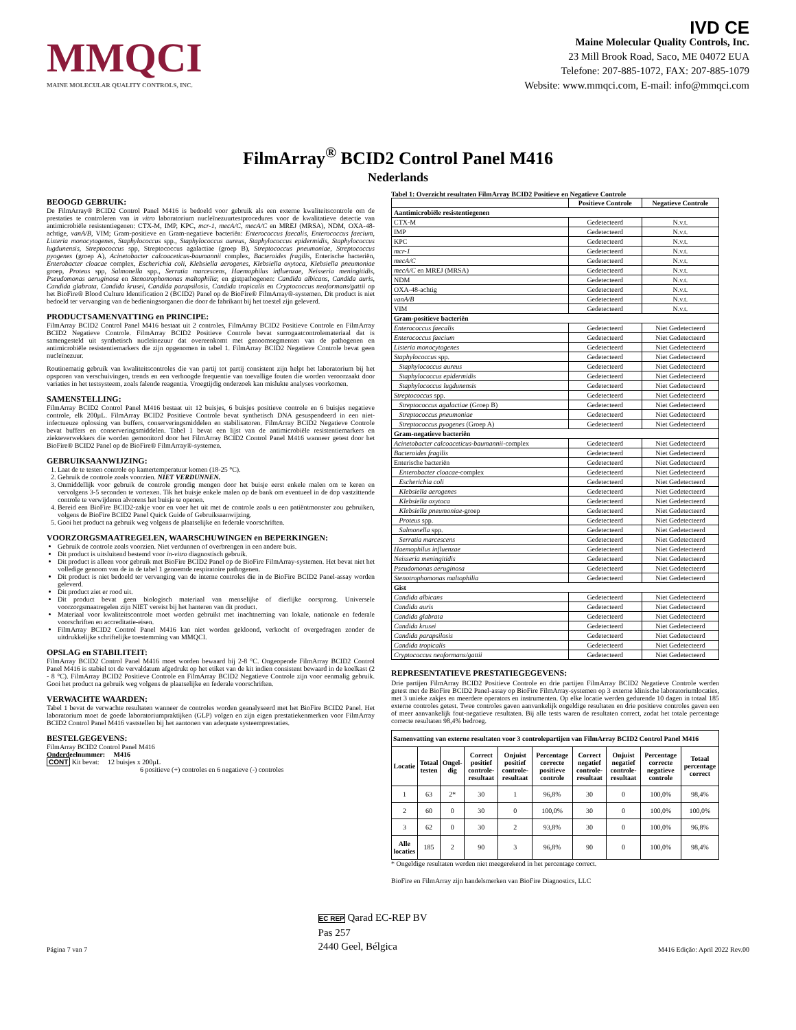MMQCI
MAINE MOLECULAR QUALITY CONTROLS, INC.
IVD CE
Maine Molecular Quality Controls, Inc.
23 Mill Brook Road, Saco, ME 04072 EUA
Telefone: 207-885-1072, FAX: 207-885-1079
Website: www.mmqci.com, E-mail: info@mmqci.com
FilmArray<sup>®</sup> BCID2 Control Panel M416
Nederlands
BEOOGD GEBRUIK:
De FilmArray® BCID2 Control Panel M416 is bedoeld voor gebruik als een externe kwaliteitscontrole om de prestaties te controleren van in vitro laboratorium nucleïnezuurtestprocedures voor de kwalitatieve detectie van antimicrobiële resistentiegenen: CTX-M, IMP, KPC, mcr-1, mecA/C, mecA/C en MREJ (MRSA), NDM, OXA-48-achtige, vanA/B, VIM; Gram-positieve en Gram-negatieve bacteriën: Enterococcus faecalis, Enterococcus faecium, Listeria monocytogenes, Staphylococcus spp., Staphylococcus aureus, Staphylococcus epidermidis, Staphylococcus lugdunensis, Streptococcus spp, Streptococcus agalactiae (groep B), Streptococcus pneumoniae, Streptococcus pyogenes (groep A), Acinetobacter calcoaceticus-baumannii complex, Bacteroides fragilis, Enterische bacteriën, Enterobacter cloacae complex, Escherichia coli, Klebsiella aerogenes, Klebsiella oxytoca, Klebsiella pneumoniae groep, Proteus spp, Salmonella spp., Serratia marcescens, Haemophilus influenzae, Neisseria meningitidis, Pseudomonas aeruginosa en Stenotrophomonas maltophilia; en gistpathogenen: Candida albicans, Candida auris, Candida glabrata, Candida krusei, Candida parapsilosis, Candida tropicalis en Cryptococcus neoformans/gattii op het BioFire® Blood Culture Identification 2 (BCID2) Panel op de BioFire® FilmArray®-systemen. Dit product is niet bedoeld ter vervanging van de bedieningsorganen die door de fabrikant bij het toestel zijn geleverd.
PRODUCTSAMENVATTING en PRINCIPE:
FilmArray BCID2 Control Panel M416 bestaat uit 2 controles, FilmArray BCID2 Positieve Controle en FilmArray BCID2 Negatieve Controle. FilmArray BCID2 Positieve Controle bevat surrogaatcontrolemateriaal dat is samengesteld uit synthetisch nucleïnezuur dat overeenkomt met genoomsegmenten van de pathogenen en antimicrobiële resistentiemarkers die zijn opgenomen in tabel 1. FilmArray BCID2 Negatieve Controle bevat geen nucleïnezuur.
Routinematig gebruik van kwaliteitscontroles die van partij tot partij consistent zijn helpt het laboratorium bij het opsporen van verschuivingen, trends en een verhoogde frequentie van toevallige fouten die worden veroorzaakt door variaties in het testsysteem, zoals falende reagentia. Vroegtijdig onderzoek kan mislukte analyses voorkomen.
SAMENSTELLING:
FilmArray BCID2 Control Panel M416 bestaat uit 12 buisjes, 6 buisjes positieve controle en 6 buisjes negatieve controle, elk 200µL. FilmArray BCID2 Positieve Controle bevat synthetisch DNA gesuspendeerd in een niet-infectueuze oplossing van buffers, conserveringsmiddelen en stabilisatoren. FilmArray BCID2 Negatieve Controle bevat buffers en conserveringsmiddelen. Tabel 1 bevat een lijst van de antimicrobiële resistentiemarkers en ziekteverwekkers die worden gemonitord door het FilmArray BCID2 Control Panel M416 wanneer getest door het BioFire® BCID2 Panel op de BioFire® FilmArray®-systemen.
GEBRUIKSAANWIJZING:
1. Laat de te testen controle op kamertemperatuur komen (18-25 °C).
2. Gebruik de controle zoals voorzien. NIET VERDUNNEN.
3. Onmiddellijk voor gebruik de controle grondig mengen door het buisje eerst enkele malen om te keren en vervolgens 3-5 seconden te vortexen. Tik het buisje enkele malen op de bank om eventueel in de dop vastzittende controle te verwijderen alvorens het buisje te openen.
4. Bereid een BioFire BCID2-zakje voor en voer het uit met de controle zoals u een patiëntmonster zou gebruiken, volgens de BioFire BCID2 Panel Quick Guide of Gebruiksaanwijzing.
5. Gooi het product na gebruik weg volgens de plaatselijke en federale voorschriften.
VOORZORGSMAATREGELEN, WAARSCHUWINGEN en BEPERKINGEN:
Gebruik de controle zoals voorzien. Niet verdunnen of overbrengen in een andere buis.
Dit product is uitsluitend bestemd voor in-vitro diagnostisch gebruik.
Dit product is alleen voor gebruik met BioFire BCID2 Panel op de BioFire FilmArray-systemen. Het bevat niet het volledige genoom van de in de tabel 1 genoemde respiratoire pathogenen.
Dit product is niet bedoeld ter vervanging van de interne controles die in de BioFire BCID2 Panel-assay worden geleverd.
Dit product ziet er rood uit.
Dit product bevat geen biologisch materiaal van menselijke of dierlijke oorsprong. Universele voorzorgsmaatregelen zijn NIET vereist bij het hanteren van dit product.
Materiaal voor kwaliteitscontrole moet worden gebruikt met inachtneming van lokale, nationale en federale voorschriften en accreditatie-eisen.
FilmArray BCID2 Control Panel M416 kan niet worden gekloond, verkocht of overgedragen zonder de uitdrukkelijke schriftelijke toestemming van MMQCI.
OPSLAG en STABILITEIT:
FilmArray BCID2 Control Panel M416 moet worden bewaard bij 2-8 °C. Ongeopende FilmArray BCID2 Control Panel M416 is stabiel tot de vervaldatum afgedrukt op het etiket van de kit indien consistent bewaard in de koelkast (2 - 8 °C). FilmArray BCID2 Positieve Controle en FilmArray BCID2 Negatieve Controle zijn voor eenmalig gebruik. Gooi het product na gebruik weg volgens de plaatselijke en federale voorschriften.
VERWACHTE WAARDEN:
Tabel 1 bevat de verwachte resultaten wanneer de controles worden geanalyseerd met het BioFire BCID2 Panel. Het laboratorium moet de goede laboratoriumpraktijken (GLP) volgen en zijn eigen prestatiekenmerken voor FilmArray BCID2 Control Panel M416 vaststellen bij het aantonen van adequate systeemprestaties.
BESTELGEGEVENS:
FilmArray BCID2 Control Panel M416
Onderdeelnummer: M416
CONT Kit bevat: 12 buisjes x 200µL
6 positieve (+) controles en 6 negatieve (-) controles
Tabel 1: Overzicht resultaten FilmArray BCID2 Positieve en Negatieve Controle
| | Positieve Controle | Negatieve Controle |
| --- | --- | --- |
| Aantimicrobiële resistentiegenen | | |
| CTX-M | Gedetecteerd | N.v.t. |
| IMP | Gedetecteerd | N.v.t. |
| KPC | Gedetecteerd | N.v.t. |
| mcr-1 | Gedetecteerd | N.v.t. |
| mecA/C | Gedetecteerd | N.v.t. |
| mecA/C en MREJ (MRSA) | Gedetecteerd | N.v.t. |
| NDM | Gedetecteerd | N.v.t. |
| OXA-48-achtig | Gedetecteerd | N.v.t. |
| vanA/B | Gedetecteerd | N.v.t. |
| VIM | Gedetecteerd | N.v.t. |
| Gram-positieve bacteriën | | |
| Enterococcus faecalis | Gedetecteerd | Niet Gedetecteerd |
| Enterococcus faecium | Gedetecteerd | Niet Gedetecteerd |
| Listeria monocytogenes | Gedetecteerd | Niet Gedetecteerd |
| Staphylococcus spp. | Gedetecteerd | Niet Gedetecteerd |
| Staphylococcus aureus | Gedetecteerd | Niet Gedetecteerd |
| Staphylococcus epidermidis | Gedetecteerd | Niet Gedetecteerd |
| Staphylococcus lugdunensis | Gedetecteerd | Niet Gedetecteerd |
| Streptococcus spp. | Gedetecteerd | Niet Gedetecteerd |
| Streptococcus agalactiae (Groep B) | Gedetecteerd | Niet Gedetecteerd |
| Streptococcus pneumoniae | Gedetecteerd | Niet Gedetecteerd |
| Streptococcus pyogenes (Groep A) | Gedetecteerd | Niet Gedetecteerd |
| Gram-negatieve bacteriën | | |
| Acinetobacter calcoaceticus-baumannii -complex | Gedetecteerd | Niet Gedetecteerd |
| Bacteroides fragilis | Gedetecteerd | Niet Gedetecteerd |
| Enterische bacteriën | Gedetecteerd | Niet Gedetecteerd |
| Enterobacter cloacae -complex | Gedetecteerd | Niet Gedetecteerd |
| Escherichia coli | Gedetecteerd | Niet Gedetecteerd |
| Klebsiella aerogenes | Gedetecteerd | Niet Gedetecteerd |
| Klebsiella oxytoca | Gedetecteerd | Niet Gedetecteerd |
| Klebsiella pneumoniae -groep | Gedetecteerd | Niet Gedetecteerd |
| Proteus spp. | Gedetecteerd | Niet Gedetecteerd |
| Salmonella spp. | Gedetecteerd | Niet Gedetecteerd |
| Serratia marcescens | Gedetecteerd | Niet Gedetecteerd |
| Haemophilus influenzae | Gedetecteerd | Niet Gedetecteerd |
| Neisseria meningitidis | Gedetecteerd | Niet Gedetecteerd |
| Pseudomonas aeruginosa | Gedetecteerd | Niet Gedetecteerd |
| Stenotrophomonas maltophilia | Gedetecteerd | Niet Gedetecteerd |
| Gist | | |
| Candida albicans | Gedetecteerd | Niet Gedetecteerd |
| Candida auris | Gedetecteerd | Niet Gedetecteerd |
| Candida glabrata | Gedetecteerd | Niet Gedetecteerd |
| Candida krusei | Gedetecteerd | Niet Gedetecteerd |
| Candida parapsilosis | Gedetecteerd | Niet Gedetecteerd |
| Candida tropicalis | Gedetecteerd | Niet Gedetecteerd |
| Cryptococcus neoformans/gattii | Gedetecteerd | Niet Gedetecteerd |
REPRESENTATIEVE PRESTATIEGEGEVENS:
Drie partijen FilmArray BCID2 Positieve Controle en drie partijen FilmArray BCID2 Negatieve Controle werden getest met de BioFire BCID2 Panel-assay op BioFire FilmArray-systemen op 3 externe klinische laboratoriumlocaties, met 3 unieke zakjes en meerdere operators en instrumenten. Op elke locatie werden gedurende 10 dagen in totaal 185 externe controles getest. Twee controles gaven aanvankelijk ongeldige resultaten en drie positieve controles gaven een of meer aanvankelijk fout-negatieve resultaten. Bij alle tests waren de resultaten correct, zodat het totale percentage correcte resultaten 98,4% bedroeg.
| Samenvatting van externe resultaten voor 3 controlepartijen van FilmArray BCID2 Control Panel M416 | | | | | | | | | |
| --- | --- | --- | --- | --- | --- | --- | --- | --- | --- |
| Locatie | Totaal testen | Ongel-dig | Correct positief controle-resultaat | Onjuist positief controle-resultaat | Percentage correcte positieve controle | Correct negatief controle-resultaat | Onjuist negatief controle-resultaat | Percentage correcte negatieve controle | Totaal percentage correct |
| 1 | 63 | 2* | 30 | 1 | 96,8% | 30 | 0 | 100,0% | 98,4% |
| 2 | 60 | 0 | 30 | 0 | 100,0% | 30 | 0 | 100,0% | 100,0% |
| 3 | 62 | 0 | 30 | 2 | 93,8% | 30 | 0 | 100,0% | 96,8% |
| Alle locaties | 185 | 2 | 90 | 3 | 96,8% | 90 | 0 | 100,0% | 98,4% |
* Ongeldige resultaten werden niet meegerekend in het percentage correct.
BioFire en FilmArray zijn handelsmerken van BioFire Diagnostics, LLC
Página 7 van 7 EC REP Qarad EC-REP BV
Pas 257
2440 Geel, Bélgica M416 Edição: April 2022 Rev.00